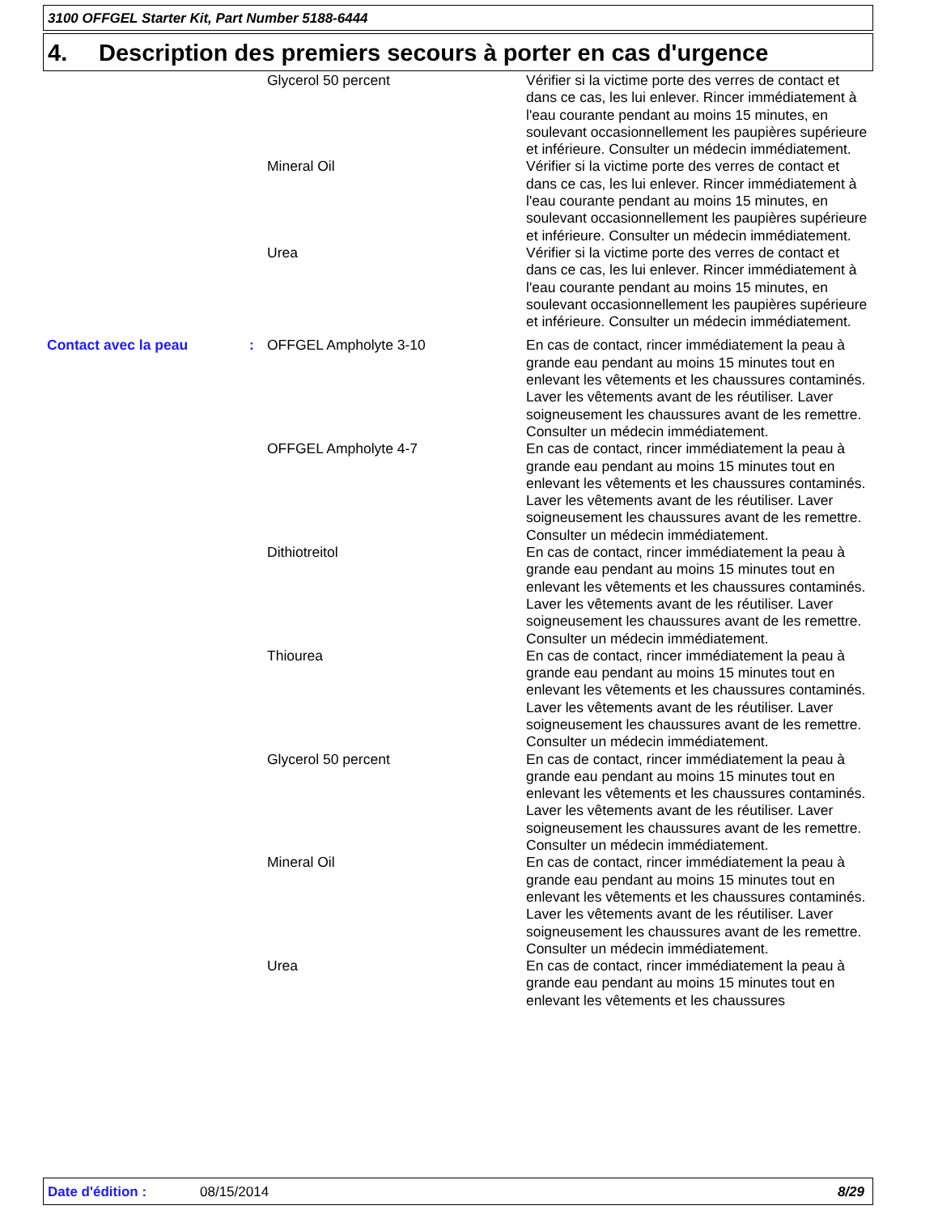3100 OFFGEL Starter Kit, Part Number 5188-6444
4. Description des premiers secours à porter en cas d'urgence
| | | Glycerol 50 percent | Vérifier si la victime porte des verres de contact et dans ce cas, les lui enlever. Rincer immédiatement à l'eau courante pendant au moins 15 minutes, en soulevant occasionnellement les paupières supérieure et inférieure. Consulter un médecin immédiatement. |
| | | Mineral Oil | Vérifier si la victime porte des verres de contact et dans ce cas, les lui enlever. Rincer immédiatement à l'eau courante pendant au moins 15 minutes, en soulevant occasionnellement les paupières supérieure et inférieure. Consulter un médecin immédiatement. |
| | | Urea | Vérifier si la victime porte des verres de contact et dans ce cas, les lui enlever. Rincer immédiatement à l'eau courante pendant au moins 15 minutes, en soulevant occasionnellement les paupières supérieure et inférieure. Consulter un médecin immédiatement. |
| Contact avec la peau | : | OFFGEL Ampholyte 3-10 | En cas de contact, rincer immédiatement la peau à grande eau pendant au moins 15 minutes tout en enlevant les vêtements et les chaussures contaminés. Laver les vêtements avant de les réutiliser. Laver soigneusement les chaussures avant de les remettre. Consulter un médecin immédiatement. |
| | | OFFGEL Ampholyte 4-7 | En cas de contact, rincer immédiatement la peau à grande eau pendant au moins 15 minutes tout en enlevant les vêtements et les chaussures contaminés. Laver les vêtements avant de les réutiliser. Laver soigneusement les chaussures avant de les remettre. Consulter un médecin immédiatement. |
| | | Dithiotreitol | En cas de contact, rincer immédiatement la peau à grande eau pendant au moins 15 minutes tout en enlevant les vêtements et les chaussures contaminés. Laver les vêtements avant de les réutiliser. Laver soigneusement les chaussures avant de les remettre. Consulter un médecin immédiatement. |
| | | Thiourea | En cas de contact, rincer immédiatement la peau à grande eau pendant au moins 15 minutes tout en enlevant les vêtements et les chaussures contaminés. Laver les vêtements avant de les réutiliser. Laver soigneusement les chaussures avant de les remettre. Consulter un médecin immédiatement. |
| | | Glycerol 50 percent | En cas de contact, rincer immédiatement la peau à grande eau pendant au moins 15 minutes tout en enlevant les vêtements et les chaussures contaminés. Laver les vêtements avant de les réutiliser. Laver soigneusement les chaussures avant de les remettre. Consulter un médecin immédiatement. |
| | | Mineral Oil | En cas de contact, rincer immédiatement la peau à grande eau pendant au moins 15 minutes tout en enlevant les vêtements et les chaussures contaminés. Laver les vêtements avant de les réutiliser. Laver soigneusement les chaussures avant de les remettre. Consulter un médecin immédiatement. |
| | | Urea | En cas de contact, rincer immédiatement la peau à grande eau pendant au moins 15 minutes tout en enlevant les vêtements et les chaussures |
Date d'édition : 08/15/2014 8/29